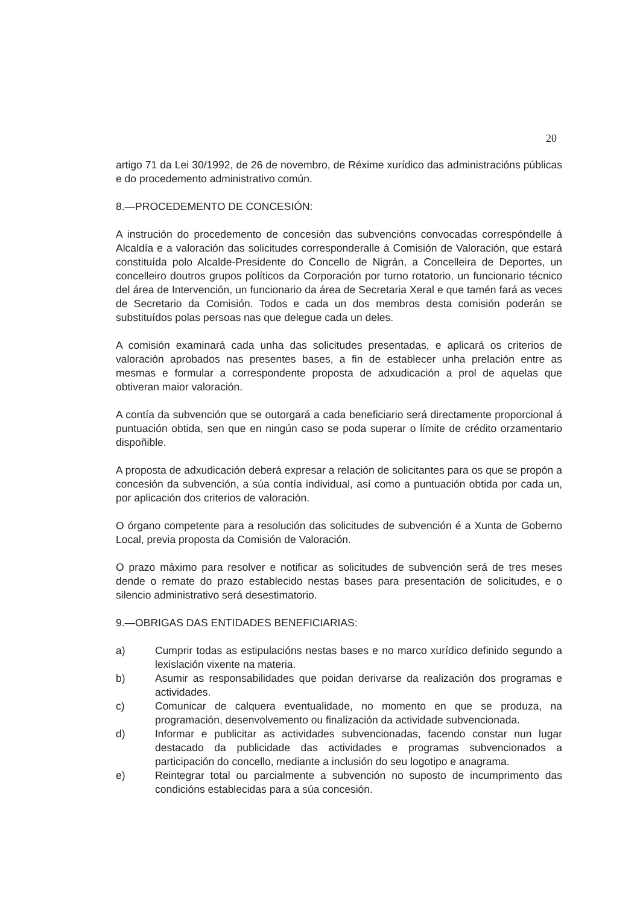20
artigo 71 da Lei 30/1992, de 26 de novembro, de Réxime xurídico das administracións públicas e do procedemento administrativo común.
8.—PROCEDEMENTO DE CONCESIÓN:
A instrución do procedemento de concesión das subvencións convocadas correspóndelle á Alcaldía e a valoración das solicitudes corresponderalle á Comisión de Valoración, que estará constituída polo Alcalde-Presidente do Concello de Nigrán, a Concelleira de Deportes, un concelleiro doutros grupos políticos da Corporación por turno rotatorio, un funcionario técnico del área de Intervención, un funcionario da área de Secretaria Xeral e que tamén fará as veces de Secretario da Comisión. Todos e cada un dos membros desta comisión poderán se substituídos polas persoas nas que delegue cada un deles.
A comisión examinará cada unha das solicitudes presentadas, e aplicará os criterios de valoración aprobados nas presentes bases, a fin de establecer unha prelación entre as mesmas e formular a correspondente proposta de adxudicación a prol de aquelas que obtiveran maior valoración.
A contía da subvención que se outorgará a cada beneficiario será directamente proporcional á puntuación obtida, sen que en ningún caso se poda superar o límite de crédito orzamentario dispoñible.
A proposta de adxudicación deberá expresar a relación de solicitantes para os que se propón a concesión da subvención, a súa contía individual, así como a puntuación obtida por cada un, por aplicación dos criterios de valoración.
O órgano competente para a resolución das solicitudes de subvención é a Xunta de Goberno Local, previa proposta da Comisión de Valoración.
O prazo máximo para resolver e notificar as solicitudes de subvención será de tres meses dende o remate do prazo establecido nestas bases para presentación de solicitudes, e o silencio administrativo será desestimatorio.
9.—OBRIGAS DAS ENTIDADES BENEFICIARIAS:
a)
Cumprir todas as estipulacións nestas bases e no marco xurídico definido segundo a lexislación vixente na materia.
b)
Asumir as responsabilidades que poidan derivarse da realización dos programas e actividades.
c)
Comunicar de calquera eventualidade, no momento en que se produza, na programación, desenvolvemento ou finalización da actividade subvencionada.
d)
Informar e publicitar as actividades subvencionadas, facendo constar nun lugar destacado da publicidade das actividades e programas subvencionados a participación do concello, mediante a inclusión do seu logotipo e anagrama.
e)
Reintegrar total ou parcialmente a subvención no suposto de incumprimento das condicións establecidas para a súa concesión.